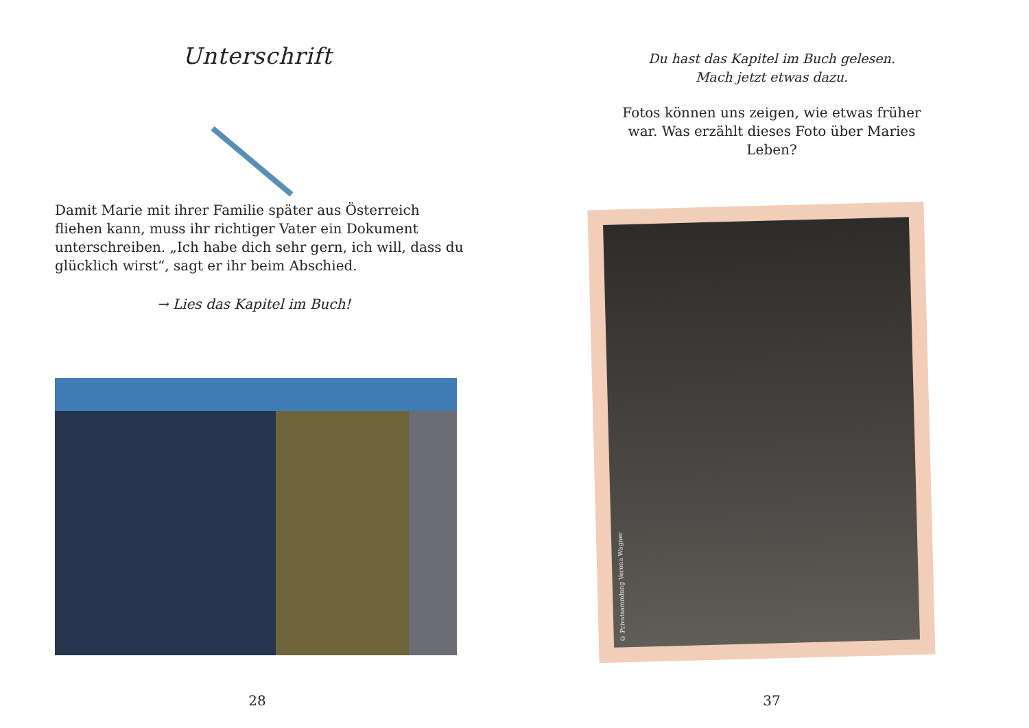Unterschrift
Damit Marie mit ihrer Familie später aus Österreich fliehen kann, muss ihr richtiger Vater ein Dokument unterschreiben. „Ich habe dich sehr gern, ich will, dass du glücklich wirst“, sagt er ihr beim Abschied.
→ Lies das Kapitel im Buch!
28
Du hast das Kapitel im Buch gelesen.
Mach jetzt etwas dazu.
Fotos können uns zeigen, wie etwas früher war. Was erzählt dieses Foto über Maries Leben?
© Privatsammlung Verena Wagner
37